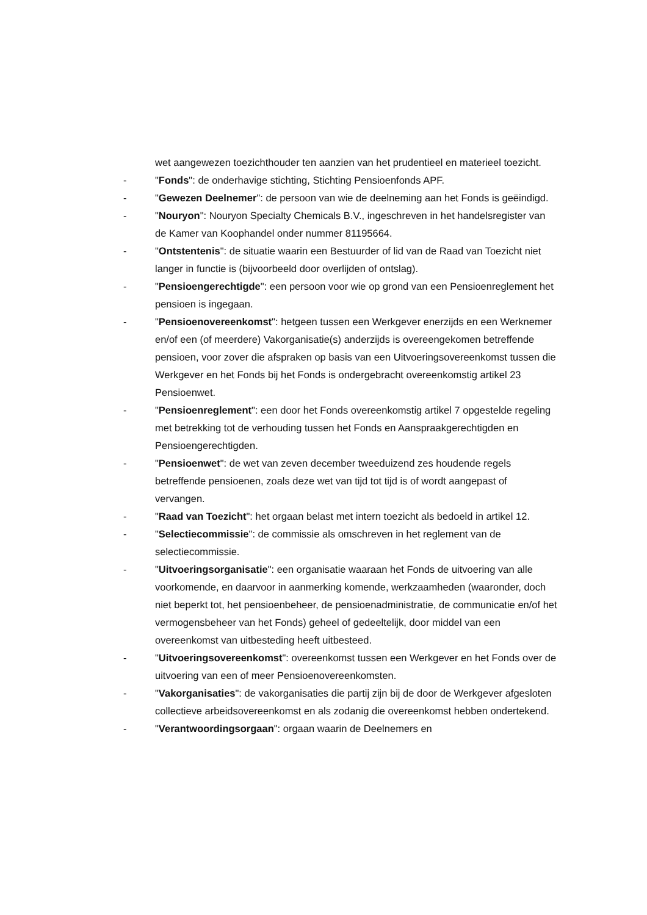wet aangewezen toezichthouder ten aanzien van het prudentieel en materieel toezicht.
- "Fonds": de onderhavige stichting, Stichting Pensioenfonds APF.
- "Gewezen Deelnemer": de persoon van wie de deelneming aan het Fonds is geëindigd.
- "Nouryon": Nouryon Specialty Chemicals B.V., ingeschreven in het handelsregister van de Kamer van Koophandel onder nummer 81195664.
- "Ontstentenis": de situatie waarin een Bestuurder of lid van de Raad van Toezicht niet langer in functie is (bijvoorbeeld door overlijden of ontslag).
- "Pensioengerechtigde": een persoon voor wie op grond van een Pensioenreglement het pensioen is ingegaan.
- "Pensioenovereenkomst": hetgeen tussen een Werkgever enerzijds en een Werknemer en/of een (of meerdere) Vakorganisatie(s) anderzijds is overeengekomen betreffende pensioen, voor zover die afspraken op basis van een Uitvoeringsovereenkomst tussen die Werkgever en het Fonds bij het Fonds is ondergebracht overeenkomstig artikel 23 Pensioenwet.
- "Pensioenreglement": een door het Fonds overeenkomstig artikel 7 opgestelde regeling met betrekking tot de verhouding tussen het Fonds en Aanspraakgerechtigden en Pensioengerechtigden.
- "Pensioenwet": de wet van zeven december tweeduizend zes houdende regels betreffende pensioenen, zoals deze wet van tijd tot tijd is of wordt aangepast of vervangen.
- "Raad van Toezicht": het orgaan belast met intern toezicht als bedoeld in artikel 12.
- "Selectiecommissie": de commissie als omschreven in het reglement van de selectiecommissie.
- "Uitvoeringsorganisatie": een organisatie waaraan het Fonds de uitvoering van alle voorkomende, en daarvoor in aanmerking komende, werkzaamheden (waaronder, doch niet beperkt tot, het pensioenbeheer, de pensioenadministratie, de communicatie en/of het vermogensbeheer van het Fonds) geheel of gedeeltelijk, door middel van een overeenkomst van uitbesteding heeft uitbesteed.
- "Uitvoeringsovereenkomst": overeenkomst tussen een Werkgever en het Fonds over de uitvoering van een of meer Pensioenovereenkomsten.
- "Vakorganisaties": de vakorganisaties die partij zijn bij de door de Werkgever afgesloten collectieve arbeidsovereenkomst en als zodanig die overeenkomst hebben ondertekend.
- "Verantwoordingsorgaan": orgaan waarin de Deelnemers en